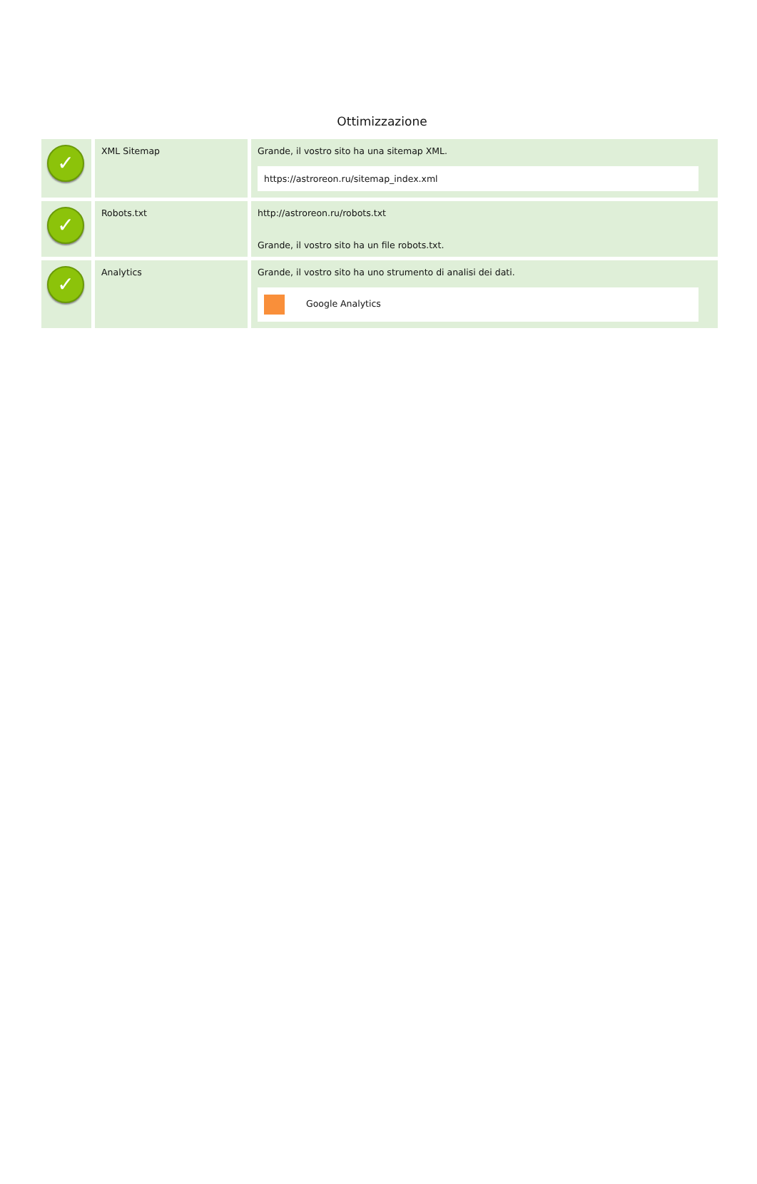Ottimizzazione
| ✓ | XML Sitemap | Grande, il vostro sito ha una sitemap XML. https://astroreon.ru/sitemap_index.xml |
| ✓ | Robots.txt | http://astroreon.ru/robots.txt Grande, il vostro sito ha un file robots.txt. |
| ✓ | Analytics | Grande, il vostro sito ha uno strumento di analisi dei dati. Google Analytics |